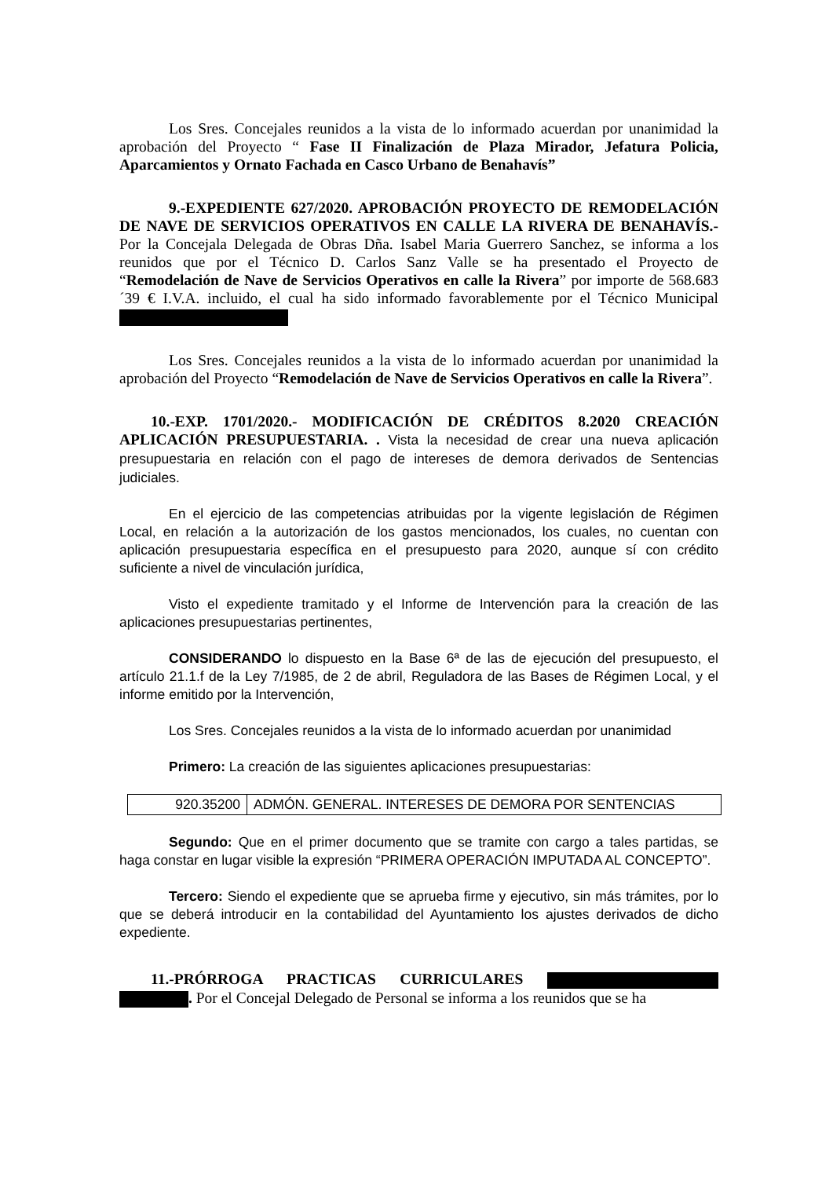Los Sres. Concejales reunidos a la vista de lo informado acuerdan por unanimidad la aprobación del Proyecto “ Fase II Finalización de Plaza Mirador, Jefatura Policia, Aparcamientos y Ornato Fachada en Casco Urbano de Benahavís”
9.-EXPEDIENTE 627/2020. APROBACIÓN PROYECTO DE REMODELACIÓN DE NAVE DE SERVICIOS OPERATIVOS EN CALLE LA RIVERA DE BENAHAVÍS.- Por la Concejala Delegada de Obras Dña. Isabel Maria Guerrero Sanchez, se informa a los reunidos que por el Técnico D. Carlos Sanz Valle se ha presentado el Proyecto de “Remodelación de Nave de Servicios Operativos en calle la Rivera” por importe de 568.683´39 € I.V.A. incluido, el cual ha sido informado favorablemente por el Técnico Municipal
Los Sres. Concejales reunidos a la vista de lo informado acuerdan por unanimidad la aprobación del Proyecto “Remodelación de Nave de Servicios Operativos en calle la Rivera”.
10.-EXP. 1701/2020.- MODIFICACIÓN DE CRÉDITOS 8.2020 CREACIÓN APLICACIÓN PRESUPUESTARIA. . Vista la necesidad de crear una nueva aplicación presupuestaria en relación con el pago de intereses de demora derivados de Sentencias judiciales.
En el ejercicio de las competencias atribuidas por la vigente legislación de Régimen Local, en relación a la autorización de los gastos mencionados, los cuales, no cuentan con aplicación presupuestaria específica en el presupuesto para 2020, aunque sí con crédito suficiente a nivel de vinculación jurídica,
Visto el expediente tramitado y el Informe de Intervención para la creación de las aplicaciones presupuestarias pertinentes,
CONSIDERANDO lo dispuesto en la Base 6ª de las de ejecución del presupuesto, el artículo 21.1.f de la Ley 7/1985, de 2 de abril, Reguladora de las Bases de Régimen Local, y el informe emitido por la Intervención,
Los Sres. Concejales reunidos a la vista de lo informado acuerdan por unanimidad
Primero: La creación de las siguientes aplicaciones presupuestarias:
| 920.35200 | ADMÓN. GENERAL. INTERESES DE DEMORA POR SENTENCIAS |
Segundo: Que en el primer documento que se tramite con cargo a tales partidas, se haga constar en lugar visible la expresión “PRIMERA OPERACIÓN IMPUTADA AL CONCEPTO”.
Tercero: Siendo el expediente que se aprueba firme y ejecutivo, sin más trámites, por lo que se deberá introducir en la contabilidad del Ayuntamiento los ajustes derivados de dicho expediente.
11.-PRÓRROGA PRACTICAS CURRICULARES . Por el Concejal Delegado de Personal se informa a los reunidos que se ha